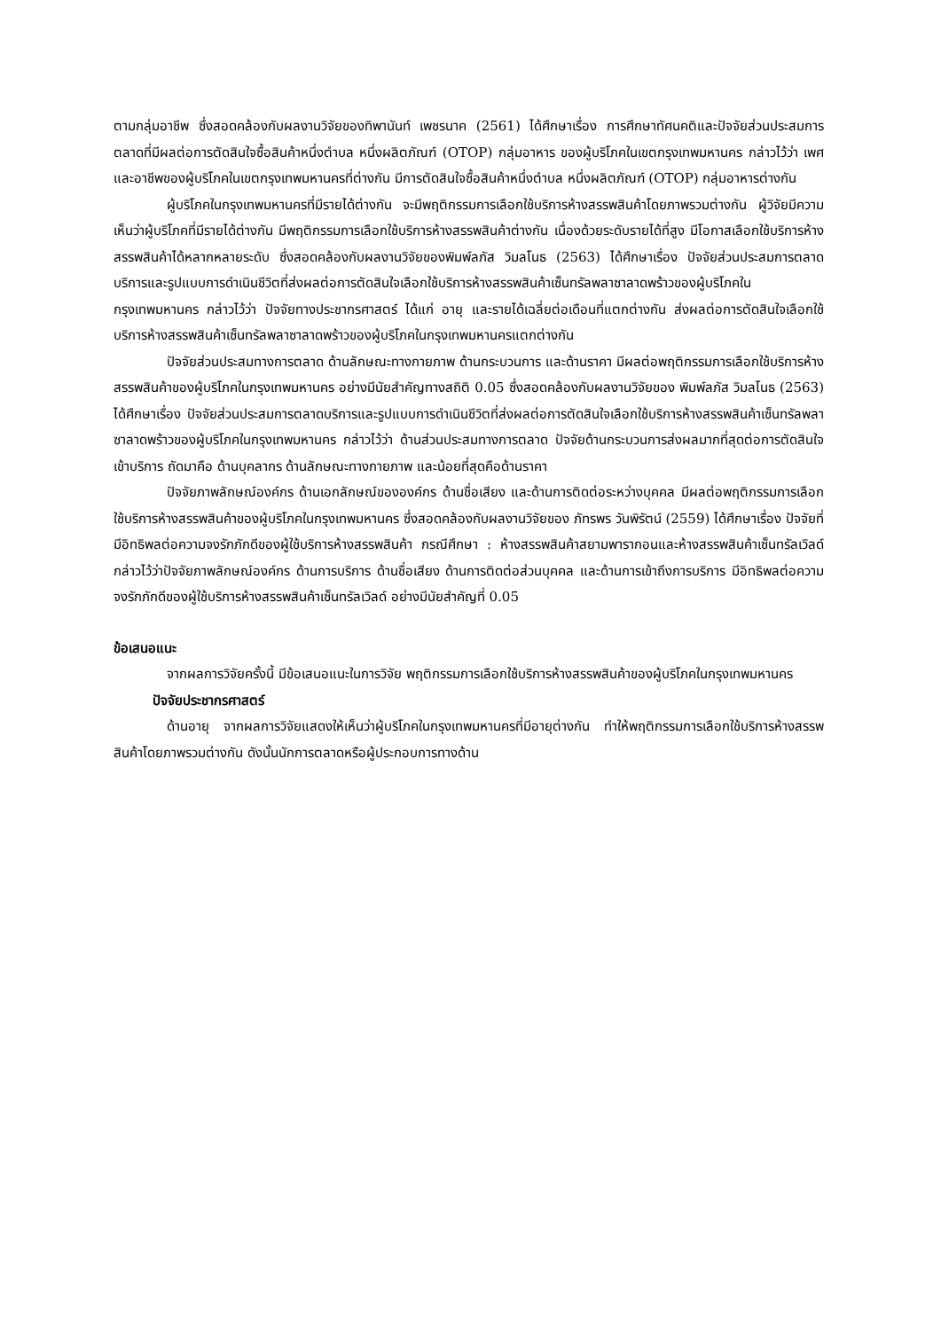ตามกลุ่มอาชีพ ซึ่งสอดคล้องกับผลงานวิจัยของทิพานันท์ เพชรนาค (2561) ได้ศึกษาเรื่อง การศึกษาทัศนคติและปัจจัยส่วนประสมการตลาดที่มีผลต่อการตัดสินใจซื้อสินค้าหนึ่งตำบล หนึ่งผลิตภัณฑ์ (OTOP) กลุ่มอาหาร ของผู้บริโภคในเขตกรุงเทพมหานคร กล่าวไว้ว่า เพศ และอาชีพของผู้บริโภคในเขตกรุงเทพมหานครที่ต่างกัน มีการตัดสินใจซื้อสินค้าหนึ่งตำบล หนึ่งผลิตภัณฑ์ (OTOP) กลุ่มอาหารต่างกัน
ผู้บริโภคในกรุงเทพมหานครที่มีรายได้ต่างกัน จะมีพฤติกรรมการเลือกใช้บริการห้างสรรพสินค้าโดยภาพรวมต่างกัน ผู้วิจัยมีความเห็นว่าผู้บริโภคที่มีรายได้ต่างกัน มีพฤติกรรมการเลือกใช้บริการห้างสรรพสินค้าต่างกัน เนื่องด้วยระดับรายได้ที่สูง มีโอกาสเลือกใช้บริการห้างสรรพสินค้าได้หลากหลายระดับ ซึ่งสอดคล้องกับผลงานวิจัยของพิมพ์ลภัส วิมลโนธ (2563) ได้ศึกษาเรื่อง ปัจจัยส่วนประสมการตลาดบริการและรูปแบบการดำเนินชีวิตที่ส่งผลต่อการตัดสินใจเลือกใช้บริการห้างสรรพสินค้าเซ็นทรัลพลาซาลาดพร้าวของผู้บริโภคในกรุงเทพมหานคร กล่าวไว้ว่า ปัจจัยทางประชากรศาสตร์ ได้แก่ อายุ และรายได้เฉลี่ยต่อเดือนที่แตกต่างกัน ส่งผลต่อการตัดสินใจเลือกใช้บริการห้างสรรพสินค้าเซ็นทรัลพลาซาลาดพร้าวของผู้บริโภคในกรุงเทพมหานครแตกต่างกัน
ปัจจัยส่วนประสมทางการตลาด ด้านลักษณะทางกายภาพ ด้านกระบวนการ และด้านราคา มีผลต่อพฤติกรรมการเลือกใช้บริการห้างสรรพสินค้าของผู้บริโภคในกรุงเทพมหานคร อย่างมีนัยสำคัญทางสถิติ 0.05 ซึ่งสอดคล้องกับผลงานวิจัยของ พิมพ์ลภัส วิมลโนธ (2563) ได้ศึกษาเรื่อง ปัจจัยส่วนประสมการตลาดบริการและรูปแบบการดำเนินชีวิตที่ส่งผลต่อการตัดสินใจเลือกใช้บริการห้างสรรพสินค้าเซ็นทรัลพลาซาลาดพร้าวของผู้บริโภคในกรุงเทพมหานคร กล่าวไว้ว่า ด้านส่วนประสมทางการตลาด ปัจจัยด้านกระบวนการส่งผลมากที่สุดต่อการตัดสินใจเข้าบริการ ถัดมาคือ ด้านบุคลากร ด้านลักษณะทางกายภาพ และน้อยที่สุดคือด้านราคา
ปัจจัยภาพลักษณ์องค์กร ด้านเอกลักษณ์ขององค์กร ด้านชื่อเสียง และด้านการติดต่อระหว่างบุคคล มีผลต่อพฤติกรรมการเลือกใช้บริการห้างสรรพสินค้าของผู้บริโภคในกรุงเทพมหานคร ซึ่งสอดคล้องกับผลงานวิจัยของ ภัทรพร วันพิรัตน์ (2559) ได้ศึกษาเรื่อง ปัจจัยที่มีอิทธิพลต่อความจงรักภักดีของผู้ใช้บริการห้างสรรพสินค้า กรณีศึกษา : ห้างสรรพสินค้าสยามพารากอนและห้างสรรพสินค้าเซ็นทรัลเวิลด์ กล่าวไว้ว่าปัจจัยภาพลักษณ์องค์กร ด้านการบริการ ด้านชื่อเสียง ด้านการติดต่อส่วนบุคคล และด้านการเข้าถึงการบริการ มีอิทธิพลต่อความจงรักภักดีของผู้ใช้บริการห้างสรรพสินค้าเซ็นทรัลเวิลด์ อย่างมีนัยสำคัญที่ 0.05
ข้อเสนอแนะ
จากผลการวิจัยครั้งนี้ มีข้อเสนอแนะในการวิจัย พฤติกรรมการเลือกใช้บริการห้างสรรพสินค้าของผู้บริโภคในกรุงเทพมหานคร
ปัจจัยประชากรศาสตร์
ด้านอายุ จากผลการวิจัยแสดงให้เห็นว่าผู้บริโภคในกรุงเทพมหานครที่มีอายุต่างกัน ทำให้พฤติกรรมการเลือกใช้บริการห้างสรรพสินค้าโดยภาพรวมต่างกัน ดังนั้นนักการตลาดหรือผู้ประกอบการทางด้าน